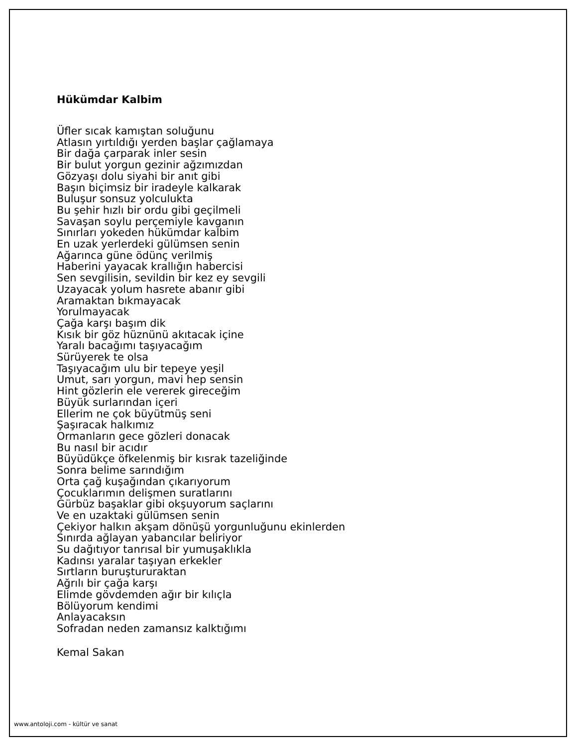Hükümdar Kalbim
Üfler sıcak kamıştan soluğunu
Atlasın yırtıldığı yerden başlar çağlamaya
Bir dağa çarparak inler sesin
Bir bulut yorgun gezinir ağzımızdan
Gözyaşı dolu siyahi bir anıt gibi
Başın biçimsiz bir iradeyle kalkarak
Buluşur sonsuz yolculukta
Bu şehir hızlı bir ordu gibi geçilmeli
Savaşan soylu perçemiyle kavganın
Sınırları yokeden hükümdar kalbim
En uzak yerlerdeki gülümsen senin
Ağarınca güne ödünç verilmiş
Haberini yayacak krallığın habercisi
Sen sevgilisin, sevildin bir kez ey sevgili
Uzayacak yolum hasrete abanır gibi
Aramaktan bıkmayacak
Yorulmayacak
Çağa karşı başım dik
Kısık bir göz hüznünü akıtacak içine
Yaralı bacağımı taşıyacağım
Sürüyerek te olsa
Taşıyacağım ulu bir tepeye yeşil
Umut, sarı yorgun, mavi hep sensin
Hint gözlerin ele vererek gireceğim
Büyük surlarından içeri
Ellerim ne çok büyütmüş seni
Şaşıracak halkımız
Ormanların gece gözleri donacak
Bu nasıl bir acıdır
Büyüdükçe öfkelenmiş bir kısrak tazeliğinde
Sonra belime sarındığım
Orta çağ kuşağından çıkarıyorum
Çocuklarımın delişmen suratlarını
Gürbüz başaklar gibi okşuyorum saçlarını
Ve en uzaktaki gülümsen senin
Çekiyor halkın akşam dönüşü yorgunluğunu ekinlerden
Sınırda ağlayan yabancılar beliriyor
Su dağıtıyor tanrısal bir yumuşaklıkla
Kadınsı yaralar taşıyan erkekler
Sırtların buruştururaktan
Ağrılı bir çağa karşı
Elimde gövdemden ağır bir kılıçla
Bölüyorum kendimi
Anlayacaksın
Sofradan neden zamansız kalktığımı
Kemal Sakan
www.antoloji.com - kültür ve sanat